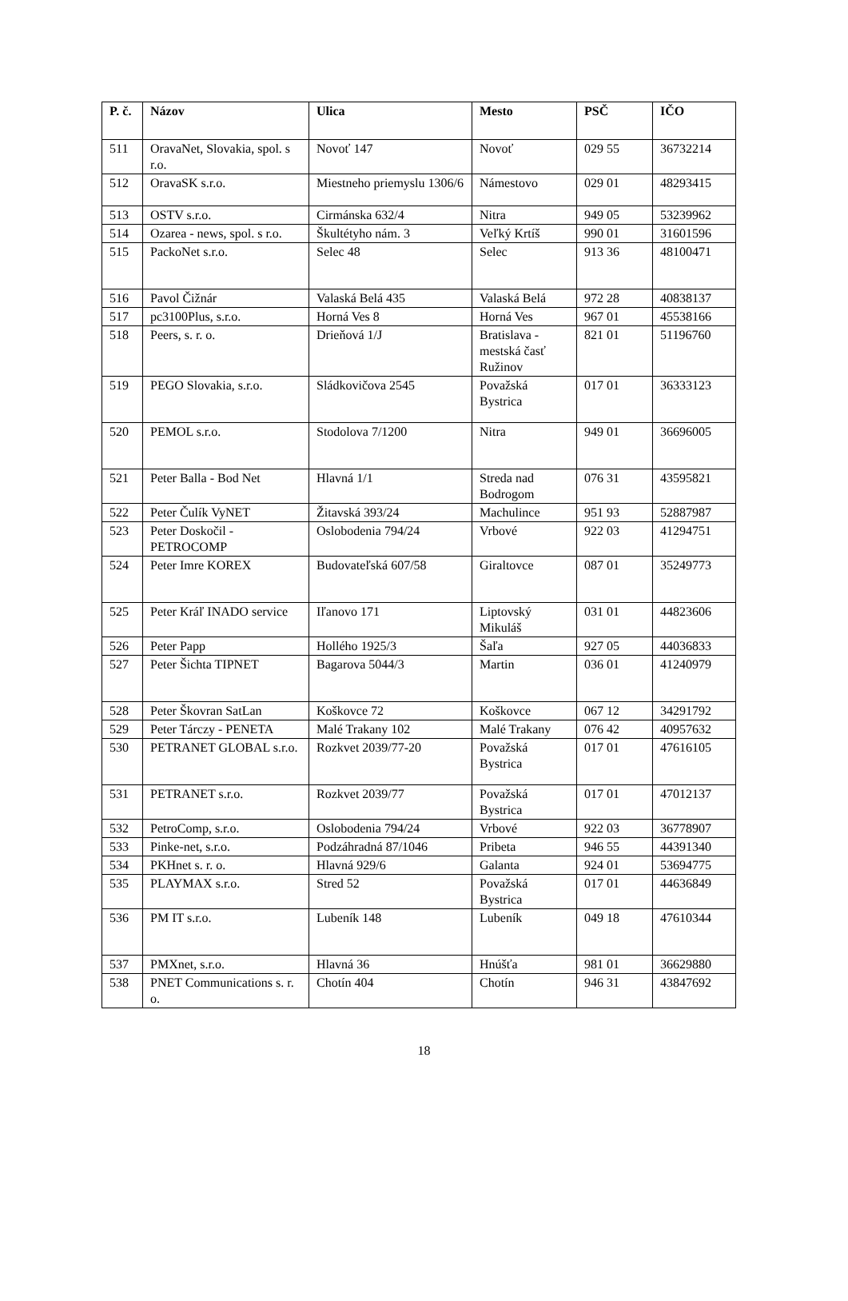| P. č. | Názov | Ulica | Mesto | PSČ | IČO |
| --- | --- | --- | --- | --- | --- |
| 511 | OravaNet, Slovakia, spol. s r.o. | Novoť 147 | Novoť | 029 55 | 36732214 |
| 512 | OravaSK s.r.o. | Miestneho priemyslu 1306/6 | Námestovo | 029 01 | 48293415 |
| 513 | OSTV s.r.o. | Cirmánska 632/4 | Nitra | 949 05 | 53239962 |
| 514 | Ozarea - news, spol. s r.o. | Škultétyho nám. 3 | Veľký Krtíš | 990 01 | 31601596 |
| 515 | PackoNet s.r.o. | Selec 48 | Selec | 913 36 | 48100471 |
| 516 | Pavol Čižnár | Valaská Belá 435 | Valaská Belá | 972 28 | 40838137 |
| 517 | pc3100Plus, s.r.o. | Horná Ves 8 | Horná Ves | 967 01 | 45538166 |
| 518 | Peers, s. r. o. | Drieňová 1/J | Bratislava - mestská časť Ružinov | 821 01 | 51196760 |
| 519 | PEGO Slovakia, s.r.o. | Sládkovičova 2545 | Považská Bystrica | 017 01 | 36333123 |
| 520 | PEMOL s.r.o. | Stodolova 7/1200 | Nitra | 949 01 | 36696005 |
| 521 | Peter Balla - Bod Net | Hlavná 1/1 | Streda nad Bodrogom | 076 31 | 43595821 |
| 522 | Peter Čulík VyNET | Žitavská 393/24 | Machulince | 951 93 | 52887987 |
| 523 | Peter Doskočil - PETROCOMP | Oslobodenia 794/24 | Vrbové | 922 03 | 41294751 |
| 524 | Peter Imre KOREX | Budovateľská 607/58 | Giraltovce | 087 01 | 35249773 |
| 525 | Peter Kráľ INADO service | Iľanovo 171 | Liptovský Mikuláš | 031 01 | 44823606 |
| 526 | Peter Papp | Hollého 1925/3 | Šaľa | 927 05 | 44036833 |
| 527 | Peter Šichta TIPNET | Bagarova 5044/3 | Martin | 036 01 | 41240979 |
| 528 | Peter Škovran SatLan | Koškovce 72 | Koškovce | 067 12 | 34291792 |
| 529 | Peter Tárczy - PENETA | Malé Trakany 102 | Malé Trakany | 076 42 | 40957632 |
| 530 | PETRANET GLOBAL s.r.o. | Rozkvet 2039/77-20 | Považská Bystrica | 017 01 | 47616105 |
| 531 | PETRANET s.r.o. | Rozkvet 2039/77 | Považská Bystrica | 017 01 | 47012137 |
| 532 | PetroComp, s.r.o. | Oslobodenia 794/24 | Vrbové | 922 03 | 36778907 |
| 533 | Pinke-net, s.r.o. | Podzáhradná 87/1046 | Pribeta | 946 55 | 44391340 |
| 534 | PKHnet s. r. o. | Hlavná 929/6 | Galanta | 924 01 | 53694775 |
| 535 | PLAYMAX s.r.o. | Stred 52 | Považská Bystrica | 017 01 | 44636849 |
| 536 | PM IT s.r.o. | Lubeník 148 | Lubeník | 049 18 | 47610344 |
| 537 | PMXnet, s.r.o. | Hlavná 36 | Hnúšťa | 981 01 | 36629880 |
| 538 | PNET Communications s. r. o. | Chotín 404 | Chotín | 946 31 | 43847692 |
18